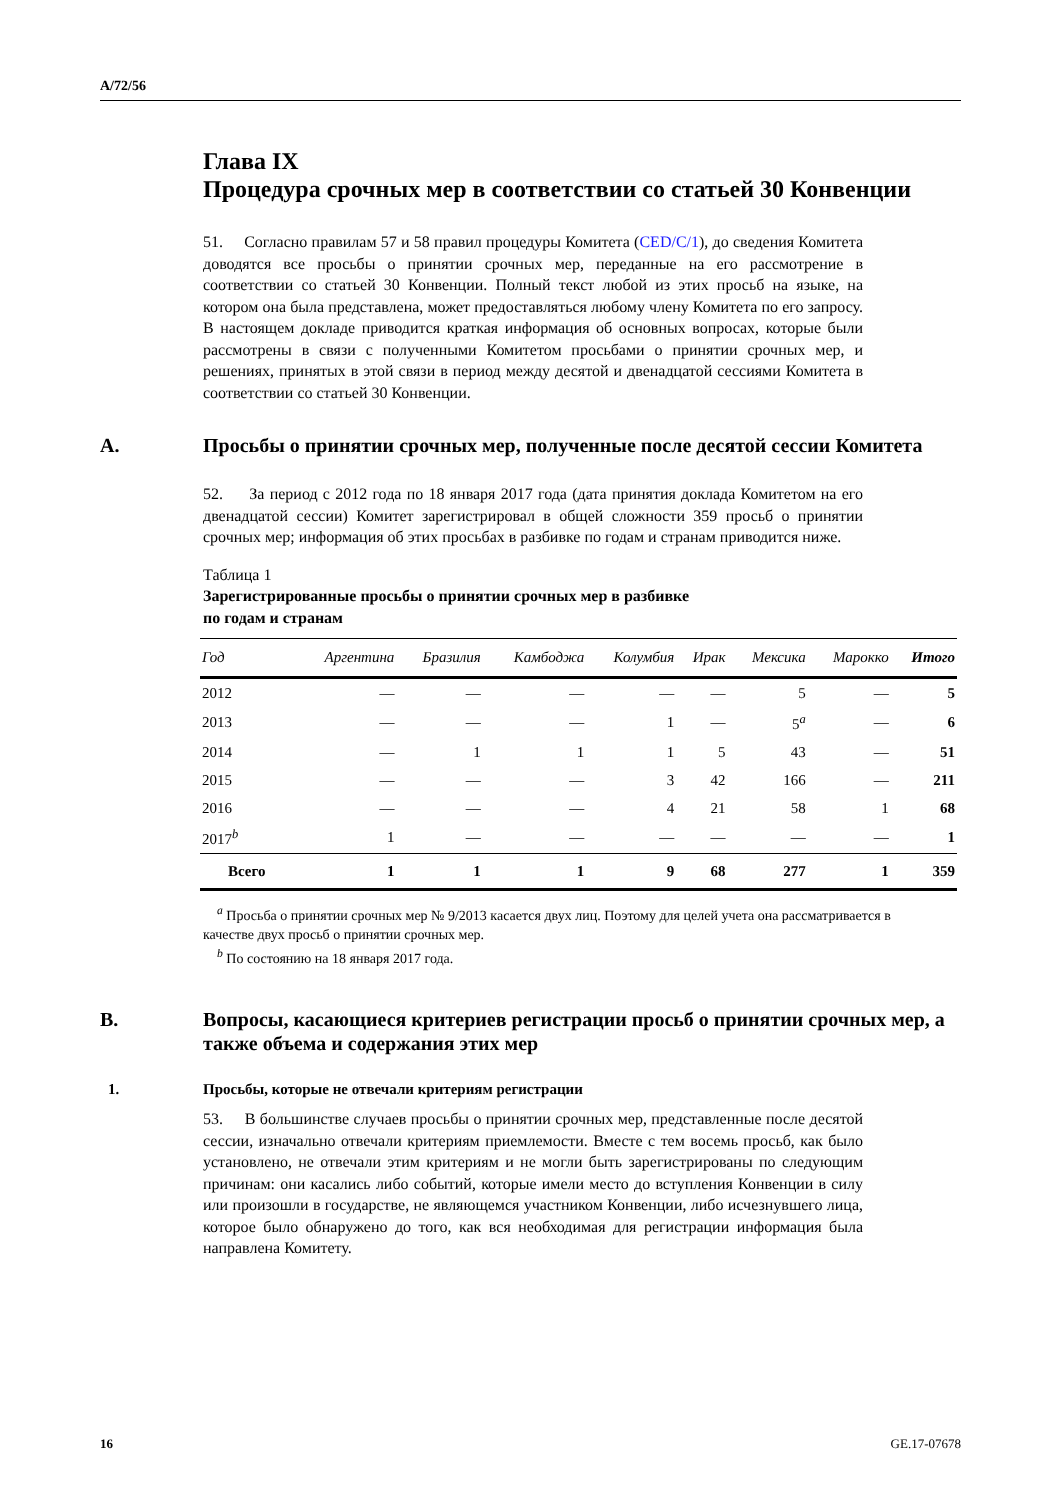A/72/56
Глава IX
Процедура срочных мер в соответствии со статьей 30 Конвенции
51. Согласно правилам 57 и 58 правил процедуры Комитета (CED/C/1), до сведения Комитета доводятся все просьбы о принятии срочных мер, переданные на его рассмотрение в соответствии со статьей 30 Конвенции. Полный текст любой из этих просьб на языке, на котором она была представлена, может предоставляться любому члену Комитета по его запросу. В настоящем докладе приводится краткая информация об основных вопросах, которые были рассмотрены в связи с полученными Комитетом просьбами о принятии срочных мер, и решениях, принятых в этой связи в период между десятой и двенадцатой сессиями Комитета в соответствии со статьей 30 Конвенции.
A. Просьбы о принятии срочных мер, полученные после десятой сессии Комитета
52. За период с 2012 года по 18 января 2017 года (дата принятия доклада Комитетом на его двенадцатой сессии) Комитет зарегистрировал в общей сложности 359 просьб о принятии срочных мер; информация об этих просьбах в разбивке по годам и странам приводится ниже.
Таблица 1
Зарегистрированные просьбы о принятии срочных мер в разбивке
по годам и странам
| Год | Аргентина | Бразилия | Камбоджа | Колумбия | Ирак | Мексика | Марокко | Итого |
| --- | --- | --- | --- | --- | --- | --- | --- | --- |
| 2012 | — | — | — | — | — | 5 | — | 5 |
| 2013 | — | — | — | 1 | — | 5<sup>a</sup> | — | 6 |
| 2014 | — | 1 | 1 | 1 | 5 | 43 | — | 51 |
| 2015 | — | — | — | 3 | 42 | 166 | — | 211 |
| 2016 | — | — | — | 4 | 21 | 58 | 1 | 68 |
| 2017<sup>b</sup> | 1 | — | — | — | — | — | — | 1 |
| Всего | 1 | 1 | 1 | 9 | 68 | 277 | 1 | 359 |
<sup>a</sup> Просьба о принятии срочных мер № 9/2013 касается двух лиц. Поэтому для целей учета она рассматривается в качестве двух просьб о принятии срочных мер.
<sup>b</sup> По состоянию на 18 января 2017 года.
B. Вопросы, касающиеся критериев регистрации просьб о принятии срочных мер, а также объема и содержания этих мер
1. Просьбы, которые не отвечали критериям регистрации
53. В большинстве случаев просьбы о принятии срочных мер, представленные после десятой сессии, изначально отвечали критериям приемлемости. Вместе с тем восемь просьб, как было установлено, не отвечали этим критериям и не могли быть зарегистрированы по следующим причинам: они касались либо событий, которые имели место до вступления Конвенции в силу или произошли в государстве, не являющемся участником Конвенции, либо исчезнувшего лица, которое было обнаружено до того, как вся необходимая для регистрации информация была направлена Комитету.
16 GE.17-07678